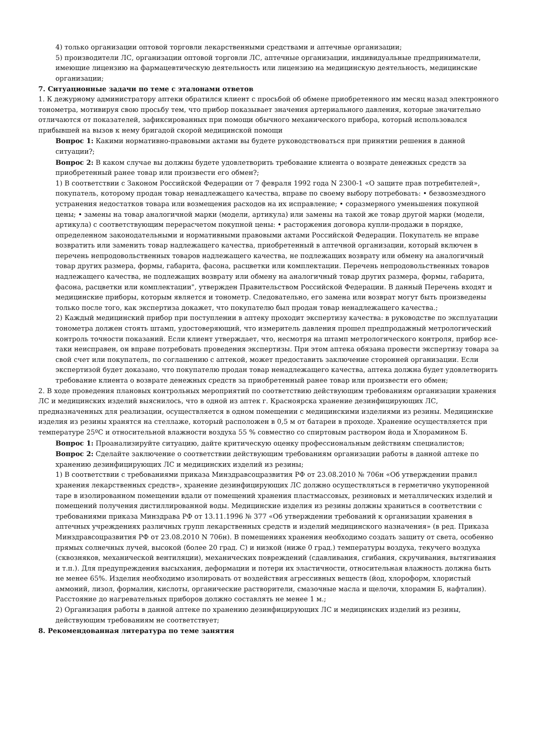4) только организации оптовой торговли лекарственными средствами и аптечные организации;
5) производители ЛС, организации оптовой торговли ЛС, аптечные организации, индивидуальные предприниматели, имеющие лицензию на фармацевтическую деятельность или лицензию на медицинскую деятельность, медицинские организации;
7. Ситуационные задачи по теме с эталонами ответов
1. К дежурному администратору аптеки обратился клиент с просьбой об обмене приобретенного им месяц назад электронного тонометра, мотивируя свою просьбу тем, что прибор показывает значения артериального давления, которые значительно отличаются от показателей, зафиксированных при помощи обычного механического прибора, который использовался прибывшей на вызов к нему бригадой скорой медицинской помощи
Вопрос 1: Какими нормативно-правовыми актами вы будете руководствоваться при принятии решения в данной ситуации?;
Вопрос 2: В каком случае вы должны будете удовлетворить требование клиента о возврате денежных средств за приобретенный ранее товар или произвести его обмен?;
1) В соответствии с Законом Российской Федерации от 7 февраля 1992 года N 2300-1 «О защите прав потребителей», покупатель, которому продан товар ненадлежащего качества, вправе по своему выбору потребовать: • безвозмездного устранения недостатков товара или возмещения расходов на их исправление; • соразмерного уменьшения покупной цены; • замены на товар аналогичной марки (модели, артикула) или замены на такой же товар другой марки (модели, артикула) с соответствующим перерасчетом покупной цены: • расторжения договора купли-продажи в порядке, определенном законодательными и нормативными правовыми актами Российской Федерации. Покупатель не вправе возвратить или заменить товар надлежащего качества, приобретенный в аптечной организации, который включен в перечень непродовольственных товаров надлежащего качества, не подлежащих возврату или обмену на аналогичный товар других размера, формы, габарита, фасона, расцветки или комплектации. Перечень непродовольственных товаров надлежащего качества, не подлежащих возврату или обмену на аналогичный товар других размера, формы, габарита, фасона, расцветки или комплектации", утвержден Правительством Российской Федерации. В данный Перечень входят и медицинские приборы, которым является и тонометр. Следовательно, его замена или возврат могут быть произведены только после того, как экспертиза докажет, что покупателю был продан товар ненадлежащего качества.;
2) Каждый медицинский прибор при поступлении в аптеку проходит экспертизу качества: в руководстве по эксплуатации тонометра должен стоять штамп, удостоверяющий, что измеритель давления прошел предпродажный метрологический контроль точности показаний. Если клиент утверждает, что, несмотря на штамп метрологического контроля, прибор все-таки неисправен, он вправе потребовать проведения экспертизы. При этом аптека обязана провести экспертизу товара за свой счет или покупатель, по соглашению с аптекой, может предоставить заключение сторонней организации. Если экспертизой будет доказано, что покупателю продан товар ненадлежащего качества, аптека должна будет удовлетворить требование клиента о возврате денежных средств за приобретенный ранее товар или произвести его обмен;
2. В ходе проведения плановых контрольных мероприятий по соответствию действующим требованиям организации хранения ЛС и медицинских изделий выяснилось, что в одной из аптек г. Красноярска хранение дезинфицирующих ЛС, предназначенных для реализации, осуществляется в одном помещении с медицинскими изделиями из резины. Медицинские изделия из резины хранятся на стеллаже, который расположен в 0,5 м от батареи в проходе. Хранение осуществляется при температуре 25ºС и относительной влажности воздуха 55 % совместно со спиртовым раствором йода и Хлорамином Б.
Вопрос 1: Проанализируйте ситуацию, дайте критическую оценку профессиональным действиям специалистов;
Вопрос 2: Сделайте заключение о соответствии действующим требованиям организации работы в данной аптеке по хранению дезинфицирующих ЛС и медицинских изделий из резины;
1) В соответствии с требованиями приказа Минздравсоцразвития РФ от 23.08.2010 № 706н «Об утверждении правил хранения лекарственных средств», хранение дезинфицирующих ЛС должно осуществляться в герметично укупоренной таре в изолированном помещении вдали от помещений хранения пластмассовых, резиновых и металлических изделий и помещений получения дистиллированной воды. Медицинские изделия из резины должны храниться в соответствии с требованиями приказа Минздрава РФ от 13.11.1996 № 377 «Об утверждении требований к организации хранения в аптечных учреждениях различных групп лекарственных средств и изделий медицинского назначения» (в ред. Приказа Минздравсоцразвития РФ от 23.08.2010 N 706н). В помещениях хранения необходимо создать защиту от света, особенно прямых солнечных лучей, высокой (более 20 град. С) и низкой (ниже 0 град.) температуры воздуха, текучего воздуха (сквозняков, механической вентиляции), механических повреждений (сдавливания, сгибания, скручивания, вытягивания и т.п.). Для предупреждения высыхания, деформации и потери их эластичности, относительная влажность должна быть не менее 65%. Изделия необходимо изолировать от воздействия агрессивных веществ (йод, хлороформ, хлористый аммоний, лизол, формалин, кислоты, органические растворители, смазочные масла и щелочи, хлорамин Б, нафталин). Расстояние до нагревательных приборов должно составлять не менее 1 м.;
2) Организация работы в данной аптеке по хранению дезинфицирующих ЛС и медицинских изделий из резины, действующим требованиям не соответствует;
8. Рекомендованная литература по теме занятия